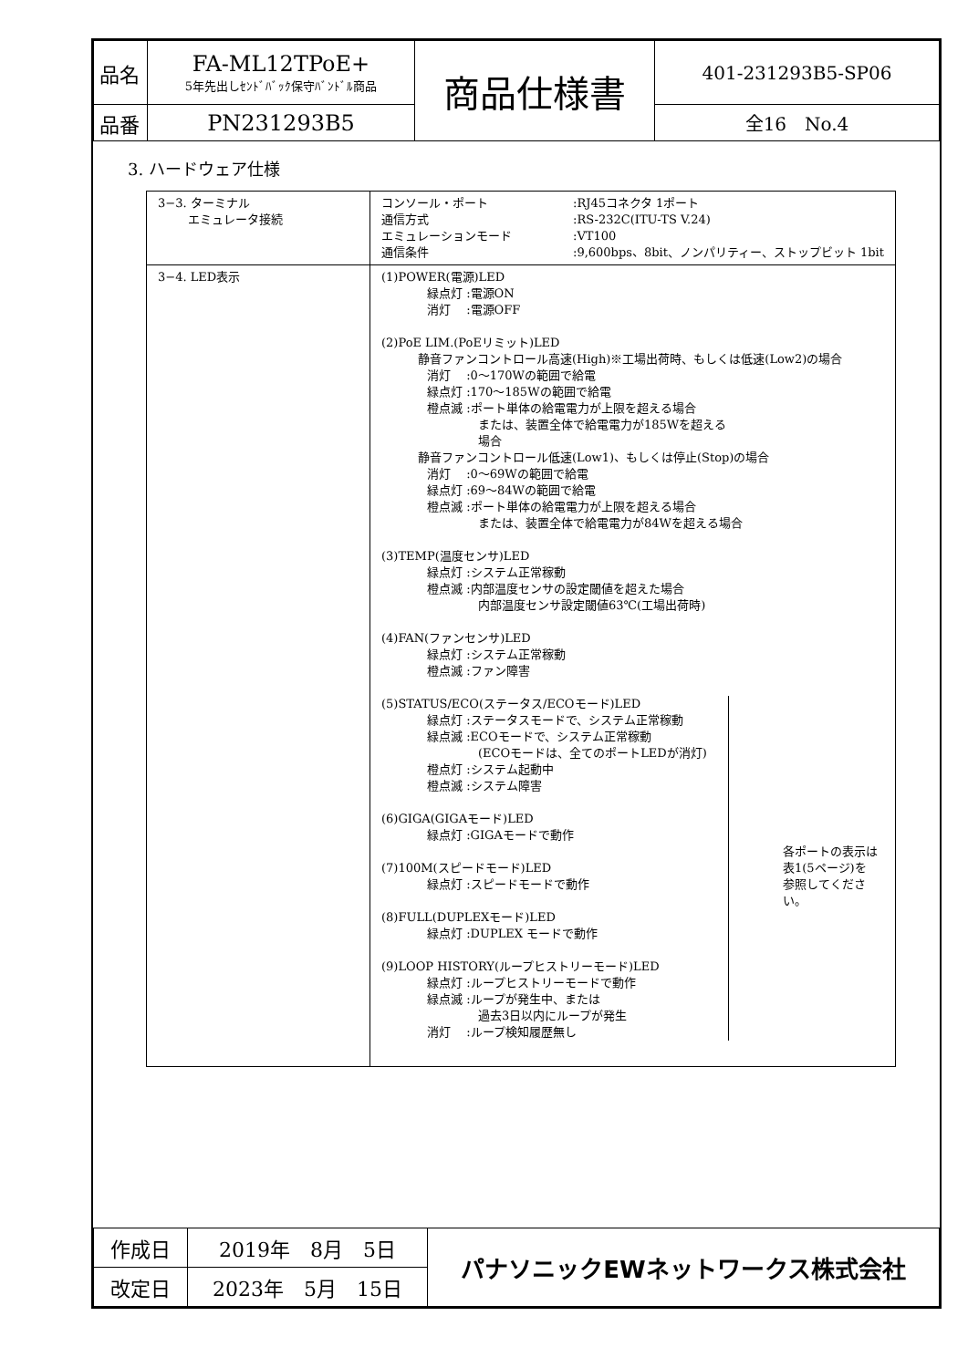| 品名 | FA-ML12TPoE+ 5年先出しｾﾝﾄﾞﾊﾞｯｸ保守ﾊﾞﾝﾄﾞﾙ商品 | 商品仕様書 | 401-231293B5-SP06 |
| 品番 | PN231293B5 | | 全16 No.4 |
3. ハードウェア仕様
| 3−3. ターミナル エミュレータ接続 | / コンソール・ポート 通信方式 エミュレーションモード 通信条件 / :RJ45コネクタ 1ポート :RS-232C(ITU-TS V.24) :VT100 :9,600bps、8bit、ノンパリティー、ストップビット 1bit / |
| 3−4. LED表示 | (1)POWER(電源)LED 緑点灯 :電源ON 消灯 :電源OFF (2)PoE LIM.(PoEリミット)LED 静音ファンコントロール高速(High)※工場出荷時、もしくは低速(Low2)の場合 消灯 :0〜170Wの範囲で給電 緑点灯 :170〜185Wの範囲で給電 橙点滅 :ポート単体の給電電力が上限を超える場合 または、装置全体で給電電力が185Wを超える場合 静音ファンコントロール低速(Low1)、もしくは停止(Stop)の場合 消灯 :0〜69Wの範囲で給電 緑点灯 :69〜84Wの範囲で給電 橙点滅 :ポート単体の給電電力が上限を超える場合 または、装置全体で給電電力が84Wを超える場合 (3)TEMP(温度センサ)LED 緑点灯 :システム正常稼動 橙点滅 :内部温度センサの設定閾値を超えた場合 内部温度センサ設定閾値63℃(工場出荷時) (4)FAN(ファンセンサ)LED 緑点灯 :システム正常稼動 橙点滅 :ファン障害 (5)STATUS/ECO(ステータス/ECOモード)LED 緑点灯 :ステータスモードで、システム正常稼動 緑点滅 :ECOモードで、システム正常稼動 (ECOモードは、全てのポートLEDが消灯) 橙点灯 :システム起動中 橙点滅 :システム障害 (6)GIGA(GIGAモード)LED 緑点灯 :GIGAモードで動作 (7)100M(スピードモード)LED 緑点灯 :スピードモードで動作 (8)FULL(DUPLEXモード)LED 緑点灯 :DUPLEX モードで動作 (9)LOOP HISTORY(ループヒストリーモード)LED 緑点灯 :ループヒストリーモードで動作 緑点滅 :ループが発生中、または 過去3日以内にループが発生 消灯 :ループ検知履歴無し 各ポートの表示は 表1(5ページ)を 参照してください。 |
| 作成日 | 2019年 8月 5日 | パナソニックEWネットワークス株式会社 |
| 改定日 | 2023年 5月 15日 | |